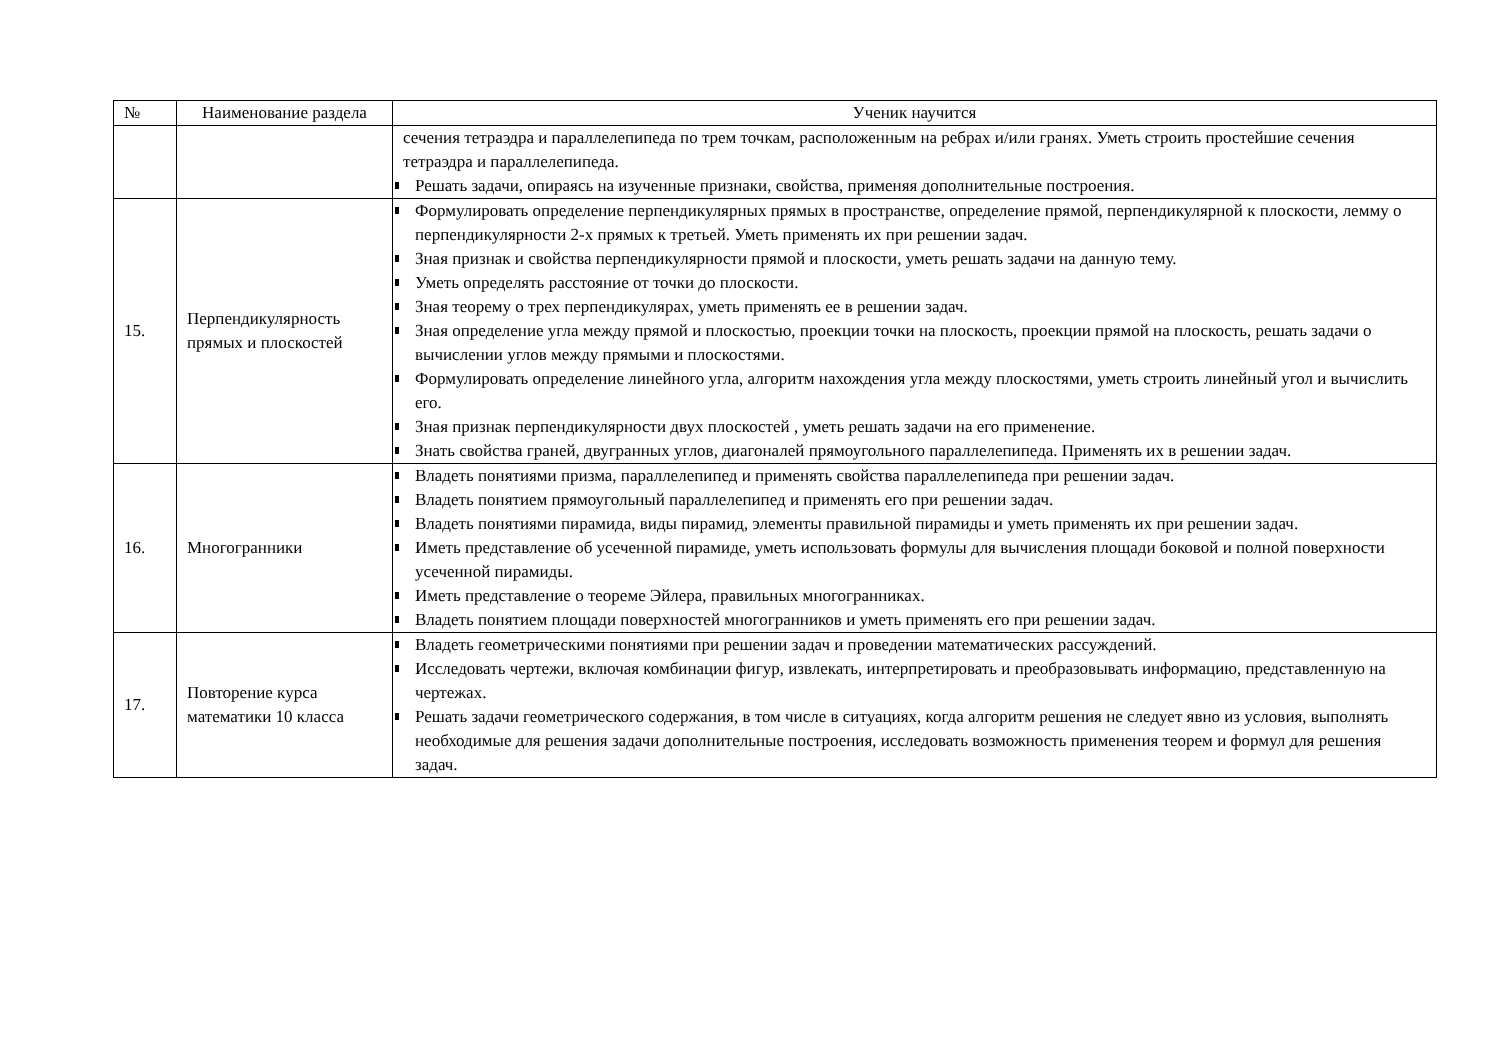| № | Наименование раздела | Ученик научится |
| --- | --- | --- |
| | | сечения тетраэдра и параллелепипеда по трем точкам, расположенным на ребрах и/или гранях. Уметь строить простейшие сечения тетраэдра и параллелепипеда. Решать задачи, опираясь на изученные признаки, свойства, применяя дополнительные построения. |
| 15. | Перпендикулярность прямых и плоскостей | Формулировать определение перпендикулярных прямых в пространстве, определение прямой, перпендикулярной к плоскости, лемму о перпендикулярности 2-х прямых к третьей. Уметь применять их при решении задач. Зная признак и свойства перпендикулярности прямой и плоскости, уметь решать задачи на данную тему. Уметь определять расстояние от точки до плоскости. Зная теорему о трех перпендикулярах, уметь применять ее в решении задач. Зная определение угла между прямой и плоскостью, проекции точки на плоскость, проекции прямой на плоскость, решать задачи о вычислении углов между прямыми и плоскостями. Формулировать определение линейного угла, алгоритм нахождения угла между плоскостями, уметь строить линейный угол и вычислить его. Зная признак перпендикулярности двух плоскостей , уметь решать задачи на его применение. Знать свойства граней, двугранных углов, диагоналей прямоугольного параллелепипеда. Применять их в решении задач. |
| 16. | Многогранники | Владеть понятиями призма, параллелепипед и применять свойства параллелепипеда при решении задач. Владеть понятием прямоугольный параллелепипед и применять его при решении задач. Владеть понятиями пирамида, виды пирамид, элементы правильной пирамиды и уметь применять их при решении задач. Иметь представление об усеченной пирамиде, уметь использовать формулы для вычисления площади боковой и полной поверхности усеченной пирамиды. Иметь представление о теореме Эйлера, правильных многогранниках. Владеть понятием площади поверхностей многогранников и уметь применять его при решении задач. |
| 17. | Повторение курса математики 10 класса | Владеть геометрическими понятиями при решении задач и проведении математических рассуждений. Исследовать чертежи, включая комбинации фигур, извлекать, интерпретировать и преобразовывать информацию, представленную на чертежах. Решать задачи геометрического содержания, в том числе в ситуациях, когда алгоритм решения не следует явно из условия, выполнять необходимые для решения задачи дополнительные построения, исследовать возможность применения теорем и формул для решения задач. |